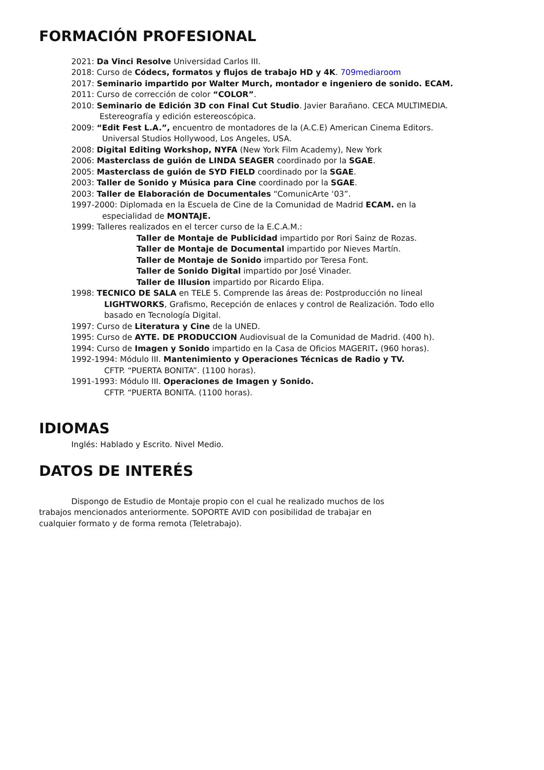FORMACIÓN PROFESIONAL
2021: Da Vinci Resolve Universidad Carlos III.
2018: Curso de Códecs, formatos y flujos de trabajo HD y 4K. 709mediaroom
2017: Seminario impartido por Walter Murch, montador e ingeniero de sonido. ECAM.
2011: Curso de corrección de color “COLOR”.
2010: Seminario de Edición 3D con Final Cut Studio. Javier Barañano. CECA MULTIMEDIA.
Estereografía y edición estereoscópica.
2009: “Edit Fest L.A.”, encuentro de montadores de la (A.C.E) American Cinema Editors.
Universal Studios Hollywood, Los Angeles, USA.
2008: Digital Editing Workshop, NYFA (New York Film Academy), New York
2006: Masterclass de guión de LINDA SEAGER coordinado por la SGAE.
2005: Masterclass de guión de SYD FIELD coordinado por la SGAE.
2003: Taller de Sonido y Música para Cine coordinado por la SGAE.
2003: Taller de Elaboración de Documentales “ComunicArte ‘03”.
1997-2000: Diplomada en la Escuela de Cine de la Comunidad de Madrid ECAM. en la
especialidad de MONTAJE.
1999: Talleres realizados en el tercer curso de la E.C.A.M.:
Taller de Montaje de Publicidad impartido por Rori Sainz de Rozas.
Taller de Montaje de Documental impartido por Nieves Martín.
Taller de Montaje de Sonido impartido por Teresa Font.
Taller de Sonido Digital impartido por José Vinader.
Taller de Illusion impartido por Ricardo Elipa.
1998: TECNICO DE SALA en TELE 5. Comprende las áreas de: Postproducción no lineal
LIGHTWORKS, Grafismo, Recepción de enlaces y control de Realización. Todo ello
basado en Tecnología Digital.
1997: Curso de Literatura y Cine de la UNED.
1995: Curso de AYTE. DE PRODUCCION Audiovisual de la Comunidad de Madrid. (400 h).
1994: Curso de Imagen y Sonido impartido en la Casa de Oficios MAGERIT. (960 horas).
1992-1994: Módulo III. Mantenimiento y Operaciones Técnicas de Radio y TV.
CFTP. “PUERTA BONITA”. (1100 horas).
1991-1993: Módulo III. Operaciones de Imagen y Sonido.
CFTP. “PUERTA BONITA. (1100 horas).
IDIOMAS
Inglés: Hablado y Escrito. Nivel Medio.
DATOS DE INTERÉS
Dispongo de Estudio de Montaje propio con el cual he realizado muchos de los
trabajos mencionados anteriormente. SOPORTE AVID con posibilidad de trabajar en
cualquier formato y de forma remota (Teletrabajo).